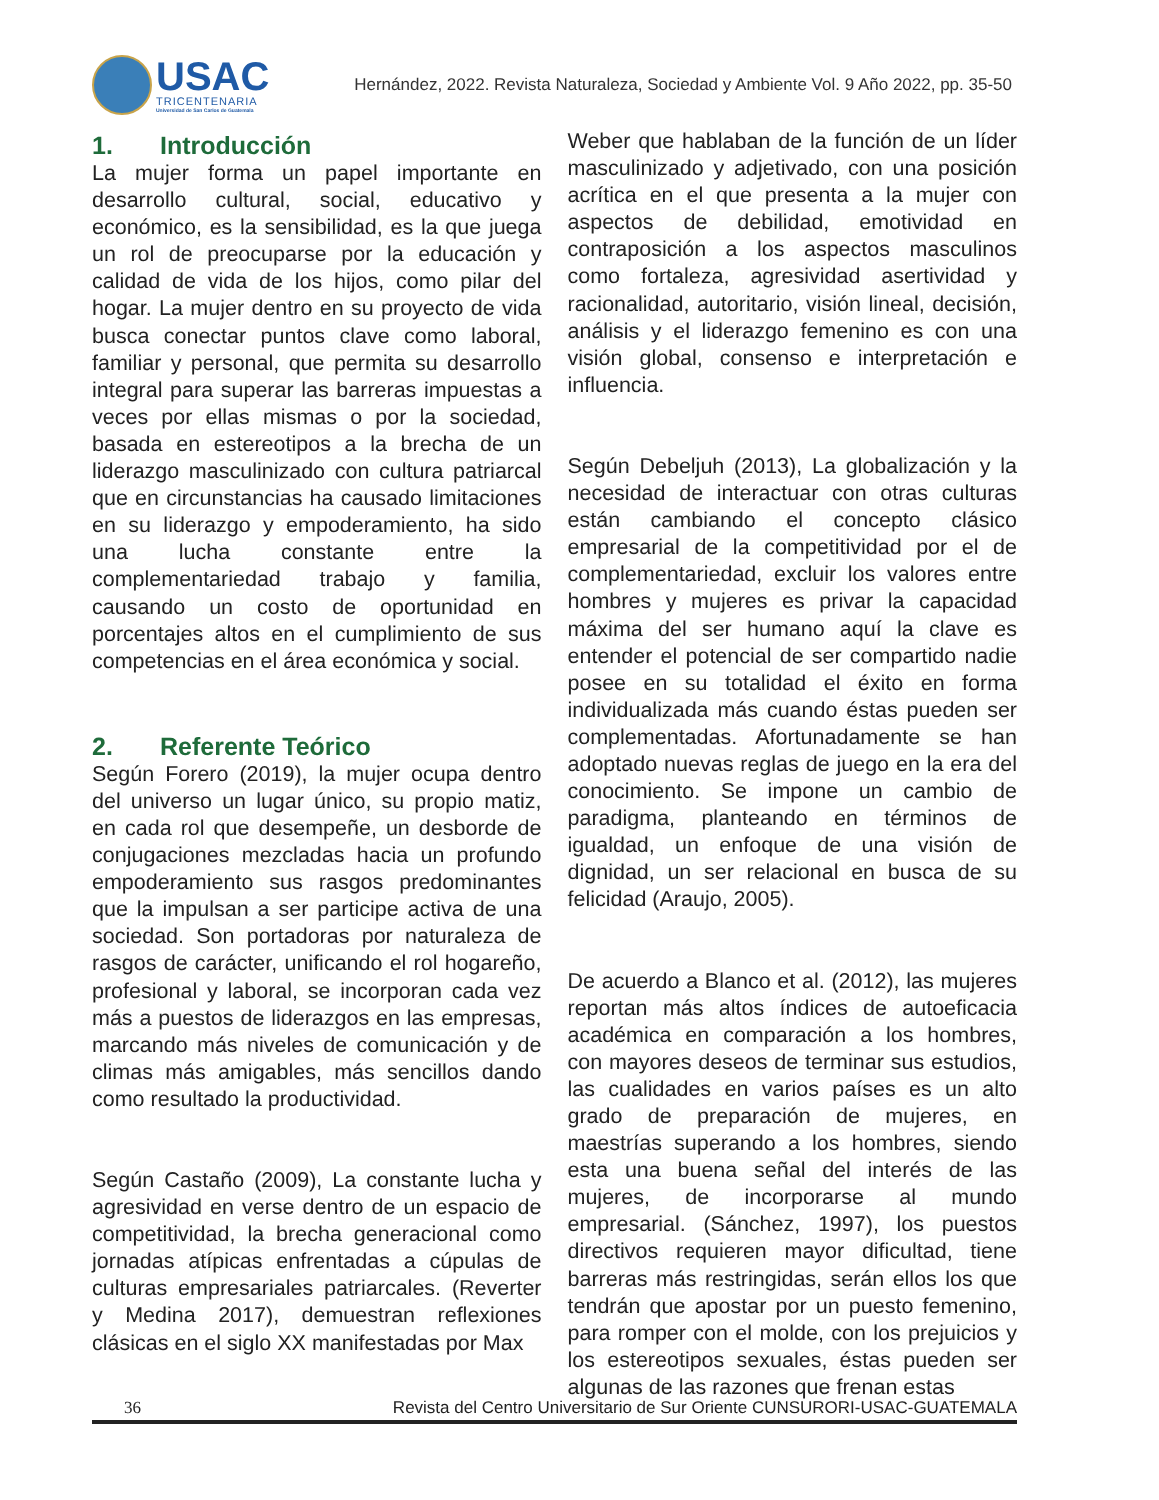USAC
TRICENTENARIA
Universidad de San Carlos de Guatemala
Hernández, 2022. Revista Naturaleza, Sociedad y Ambiente Vol. 9 Año 2022, pp. 35-50
1. Introducción
La mujer forma un papel importante en desarrollo cultural, social, educativo y económico, es la sensibilidad, es la que juega un rol de preocuparse por la educación y calidad de vida de los hijos, como pilar del hogar. La mujer dentro en su proyecto de vida busca conectar puntos clave como laboral, familiar y personal, que permita su desarrollo integral para superar las barreras impuestas a veces por ellas mismas o por la sociedad, basada en estereotipos a la brecha de un liderazgo masculinizado con cultura patriarcal que en circunstancias ha causado limitaciones en su liderazgo y empoderamiento, ha sido una lucha constante entre la complementariedad trabajo y familia, causando un costo de oportunidad en porcentajes altos en el cumplimiento de sus competencias en el área económica y social.
2. Referente Teórico
Según Forero (2019), la mujer ocupa dentro del universo un lugar único, su propio matiz, en cada rol que desempeñe, un desborde de conjugaciones mezcladas hacia un profundo empoderamiento sus rasgos predominantes que la impulsan a ser participe activa de una sociedad. Son portadoras por naturaleza de rasgos de carácter, unificando el rol hogareño, profesional y laboral, se incorporan cada vez más a puestos de liderazgos en las empresas, marcando más niveles de comunicación y de climas más amigables, más sencillos dando como resultado la productividad.
Según Castaño (2009), La constante lucha y agresividad en verse dentro de un espacio de competitividad, la brecha generacional como jornadas atípicas enfrentadas a cúpulas de culturas empresariales patriarcales. (Reverter y Medina 2017), demuestran reflexiones clásicas en el siglo XX manifestadas por Max
Weber que hablaban de la función de un líder masculinizado y adjetivado, con una posición acrítica en el que presenta a la mujer con aspectos de debilidad, emotividad en contraposición a los aspectos masculinos como fortaleza, agresividad asertividad y racionalidad, autoritario, visión lineal, decisión, análisis y el liderazgo femenino es con una visión global, consenso e interpretación e influencia.
Según Debeljuh (2013), La globalización y la necesidad de interactuar con otras culturas están cambiando el concepto clásico empresarial de la competitividad por el de complementariedad, excluir los valores entre hombres y mujeres es privar la capacidad máxima del ser humano aquí la clave es entender el potencial de ser compartido nadie posee en su totalidad el éxito en forma individualizada más cuando éstas pueden ser complementadas. Afortunadamente se han adoptado nuevas reglas de juego en la era del conocimiento. Se impone un cambio de paradigma, planteando en términos de igualdad, un enfoque de una visión de dignidad, un ser relacional en busca de su felicidad (Araujo, 2005).
De acuerdo a Blanco et al. (2012), las mujeres reportan más altos índices de autoeficacia académica en comparación a los hombres, con mayores deseos de terminar sus estudios, las cualidades en varios países es un alto grado de preparación de mujeres, en maestrías superando a los hombres, siendo esta una buena señal del interés de las mujeres, de incorporarse al mundo empresarial. (Sánchez, 1997), los puestos directivos requieren mayor dificultad, tiene barreras más restringidas, serán ellos los que tendrán que apostar por un puesto femenino, para romper con el molde, con los prejuicios y los estereotipos sexuales, éstas pueden ser algunas de las razones que frenan estas
36 Revista del Centro Universitario de Sur Oriente CUNSURORI-USAC-GUATEMALA